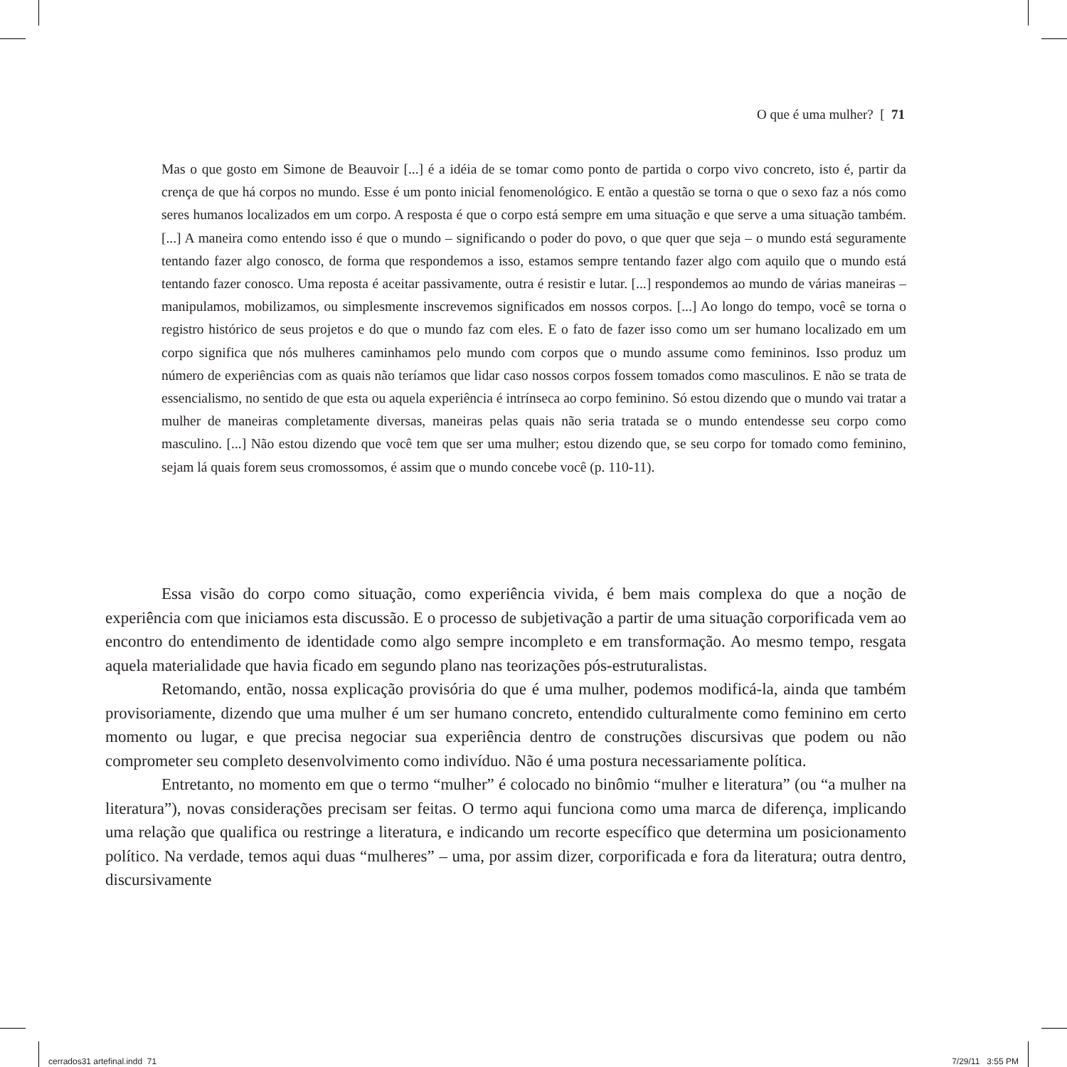O que é uma mulher? [ 71
Mas o que gosto em Simone de Beauvoir [...] é a idéia de se tomar como ponto de partida o corpo vivo concreto, isto é, partir da crença de que há corpos no mundo. Esse é um ponto inicial fenomenológico. E então a questão se torna o que o sexo faz a nós como seres humanos localizados em um corpo. A resposta é que o corpo está sempre em uma situação e que serve a uma situação também. [...] A maneira como entendo isso é que o mundo – significando o poder do povo, o que quer que seja – o mundo está seguramente tentando fazer algo conosco, de forma que respondemos a isso, estamos sempre tentando fazer algo com aquilo que o mundo está tentando fazer conosco. Uma reposta é aceitar passivamente, outra é resistir e lutar. [...] respondemos ao mundo de várias maneiras – manipulamos, mobilizamos, ou simplesmente inscrevemos significados em nossos corpos. [...] Ao longo do tempo, você se torna o registro histórico de seus projetos e do que o mundo faz com eles. E o fato de fazer isso como um ser humano localizado em um corpo significa que nós mulheres caminhamos pelo mundo com corpos que o mundo assume como femininos. Isso produz um número de experiências com as quais não teríamos que lidar caso nossos corpos fossem tomados como masculinos. E não se trata de essencialismo, no sentido de que esta ou aquela experiência é intrínseca ao corpo feminino. Só estou dizendo que o mundo vai tratar a mulher de maneiras completamente diversas, maneiras pelas quais não seria tratada se o mundo entendesse seu corpo como masculino. [...] Não estou dizendo que você tem que ser uma mulher; estou dizendo que, se seu corpo for tomado como feminino, sejam lá quais forem seus cromossomos, é assim que o mundo concebe você (p. 110-11).
Essa visão do corpo como situação, como experiência vivida, é bem mais complexa do que a noção de experiência com que iniciamos esta discussão. E o processo de subjetivação a partir de uma situação corporificada vem ao encontro do entendimento de identidade como algo sempre incompleto e em transformação. Ao mesmo tempo, resgata aquela materialidade que havia ficado em segundo plano nas teorizações pós-estruturalistas.
Retomando, então, nossa explicação provisória do que é uma mulher, podemos modificá-la, ainda que também provisoriamente, dizendo que uma mulher é um ser humano concreto, entendido culturalmente como feminino em certo momento ou lugar, e que precisa negociar sua experiência dentro de construções discursivas que podem ou não comprometer seu completo desenvolvimento como indivíduo. Não é uma postura necessariamente política.
Entretanto, no momento em que o termo “mulher” é colocado no binômio “mulher e literatura” (ou “a mulher na literatura”), novas considerações precisam ser feitas. O termo aqui funciona como uma marca de diferença, implicando uma relação que qualifica ou restringe a literatura, e indicando um recorte específico que determina um posicionamento político. Na verdade, temos aqui duas “mulheres” – uma, por assim dizer, corporificada e fora da literatura; outra dentro, discursivamente
cerrados31 artefinal.indd 71 7/29/11 3:55 PM